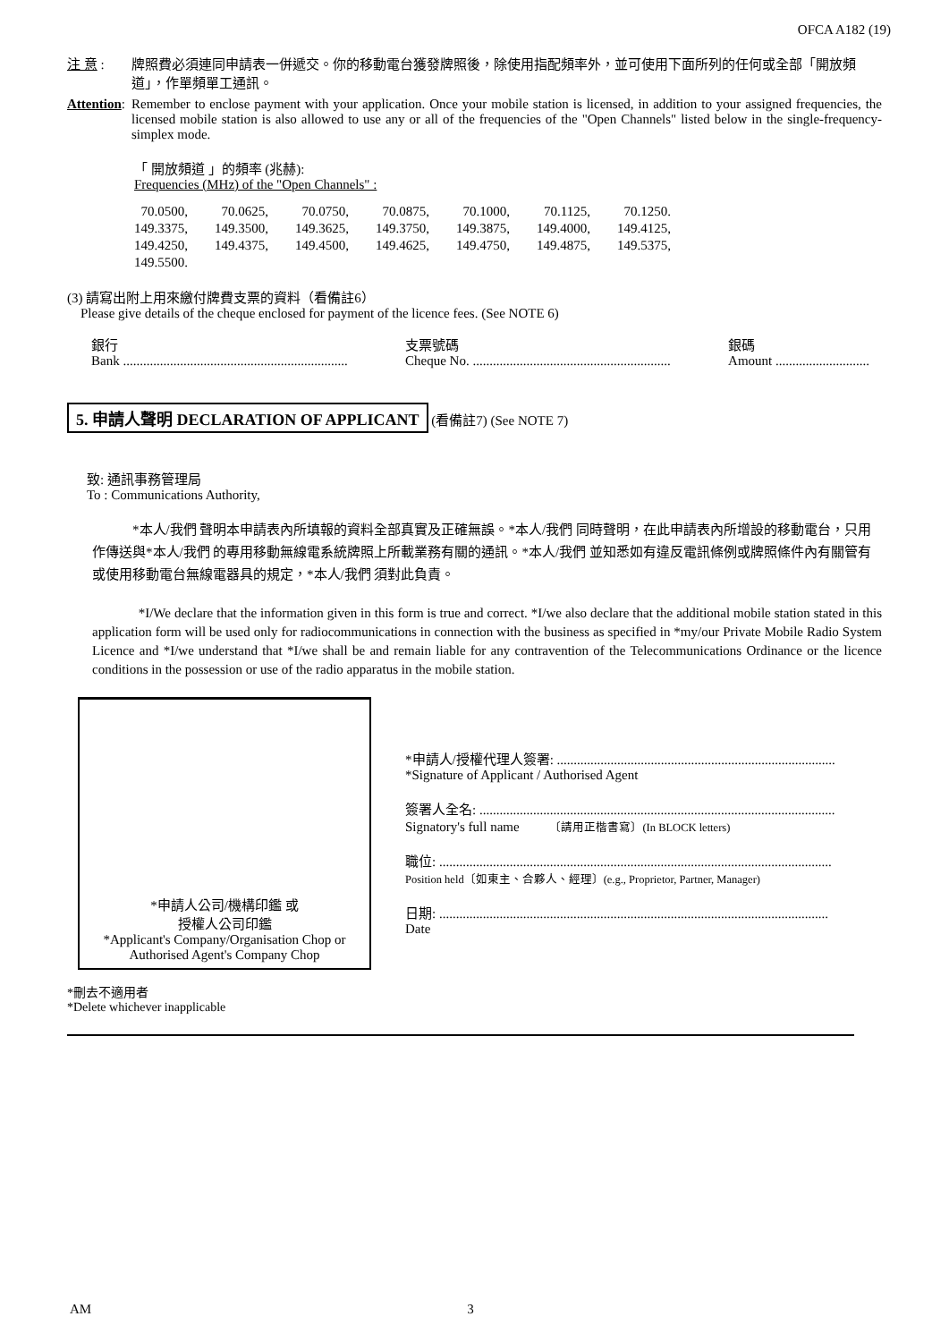OFCA A182 (19)
注 意 : 牌照費必須連同申請表一併遞交。你的移動電台獲發牌照後，除使用指配頻率外，並可使用下面所列的任何或全部「開放頻道」，作單頻單工通訊。
Attention:
Remember to enclose payment with your application. Once your mobile station is licensed, in addition to your assigned frequencies, the licensed mobile station is also allowed to use any or all of the frequencies of the "Open Channels" listed below in the single-frequency-simplex mode.
「 開放頻道 」的頻率 (兆赫):
Frequencies (MHz) of the "Open Channels" :
| 70.0500, | 70.0625, | 70.0750, | 70.0875, | 70.1000, | 70.1125, | 70.1250. |
| 149.3375, | 149.3500, | 149.3625, | 149.3750, | 149.3875, | 149.4000, | 149.4125, |
| 149.4250, | 149.4375, | 149.4500, | 149.4625, | 149.4750, | 149.4875, | 149.5375, |
| 149.5500. | | | | | | |
(3) 請寫出附上用來繳付牌費支票的資料（看備註6）
Please give details of the cheque enclosed for payment of the licence fees. (See NOTE 6)
銀行
Bank ...................................................................
支票號碼
Cheque No. ...........................................................
銀碼
Amount ............................
5. 申請人聲明 DECLARATION OF APPLICANT (看備註7) (See NOTE 7)
致: 通訊事務管理局
To : Communications Authority,
*本人/我們 聲明本申請表內所填報的資料全部真實及正確無誤。*本人/我們 同時聲明，在此申請表內所增設的移動電台，只用作傳送與*本人/我們 的專用移動無線電系統牌照上所載業務有關的通訊。*本人/我們 並知悉如有違反電訊條例或牌照條件內有關管有或使用移動電台無線電器具的規定，*本人/我們 須對此負責。
*I/We declare that the information given in this form is true and correct. *I/we also declare that the additional mobile station stated in this application form will be used only for radiocommunications in connection with the business as specified in *my/our Private Mobile Radio System Licence and *I/we understand that *I/we shall be and remain liable for any contravention of the Telecommunications Ordinance or the licence conditions in the possession or use of the radio apparatus in the mobile station.
*申請人公司/機構印鑑 或
授權人公司印鑑
*Applicant's Company/Organisation Chop or
Authorised Agent's Company Chop
*申請人/授權代理人簽署: ...................................................................................
*Signature of Applicant / Authorised Agent
簽署人全名: ..........................................................................................................
Signatory's full name 〔請用正楷書寫〕(In BLOCK letters)
職位: .....................................................................................................................
Position held〔如東主、合夥人、經理〕(e.g., Proprietor, Partner, Manager)
日期: ....................................................................................................................
Date
*刪去不適用者
*Delete whichever inapplicable
AM 3